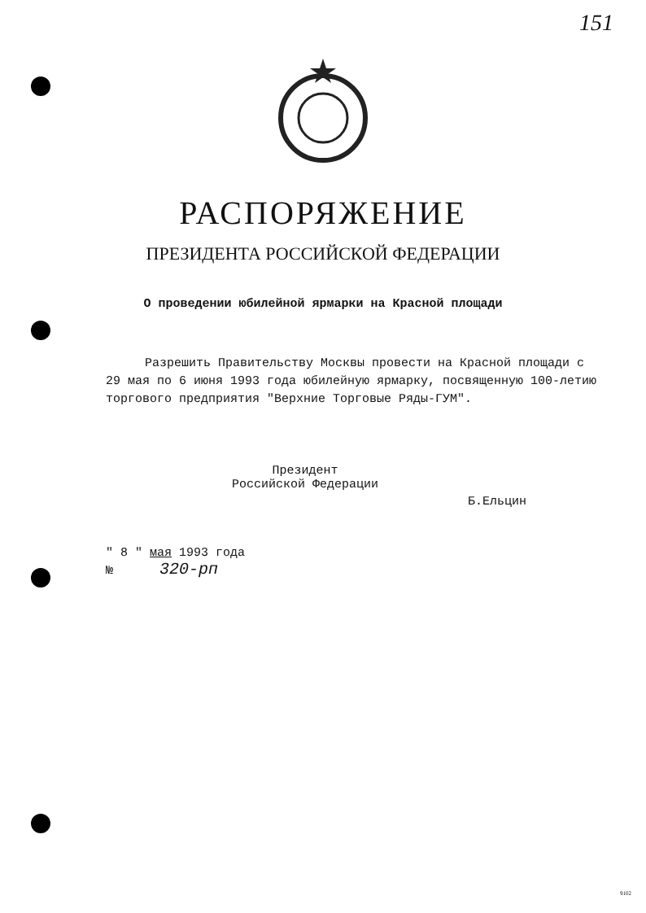151
РАСПОРЯЖЕНИЕ
ПРЕЗИДЕНТА РОССИЙСКОЙ ФЕДЕРАЦИИ
О проведении юбилейной ярмарки на Красной площади
Разрешить Правительству Москвы провести на Красной площади с 29 мая по 6 июня 1993 года юбилейную ярмарку, посвященную 100-летию торгового предприятия "Верхние Торговые Ряды-ГУМ".
Президент
Российской Федерации
Б.Ельцин
" 8 " мая 1993 года
№ 320-рп
9102